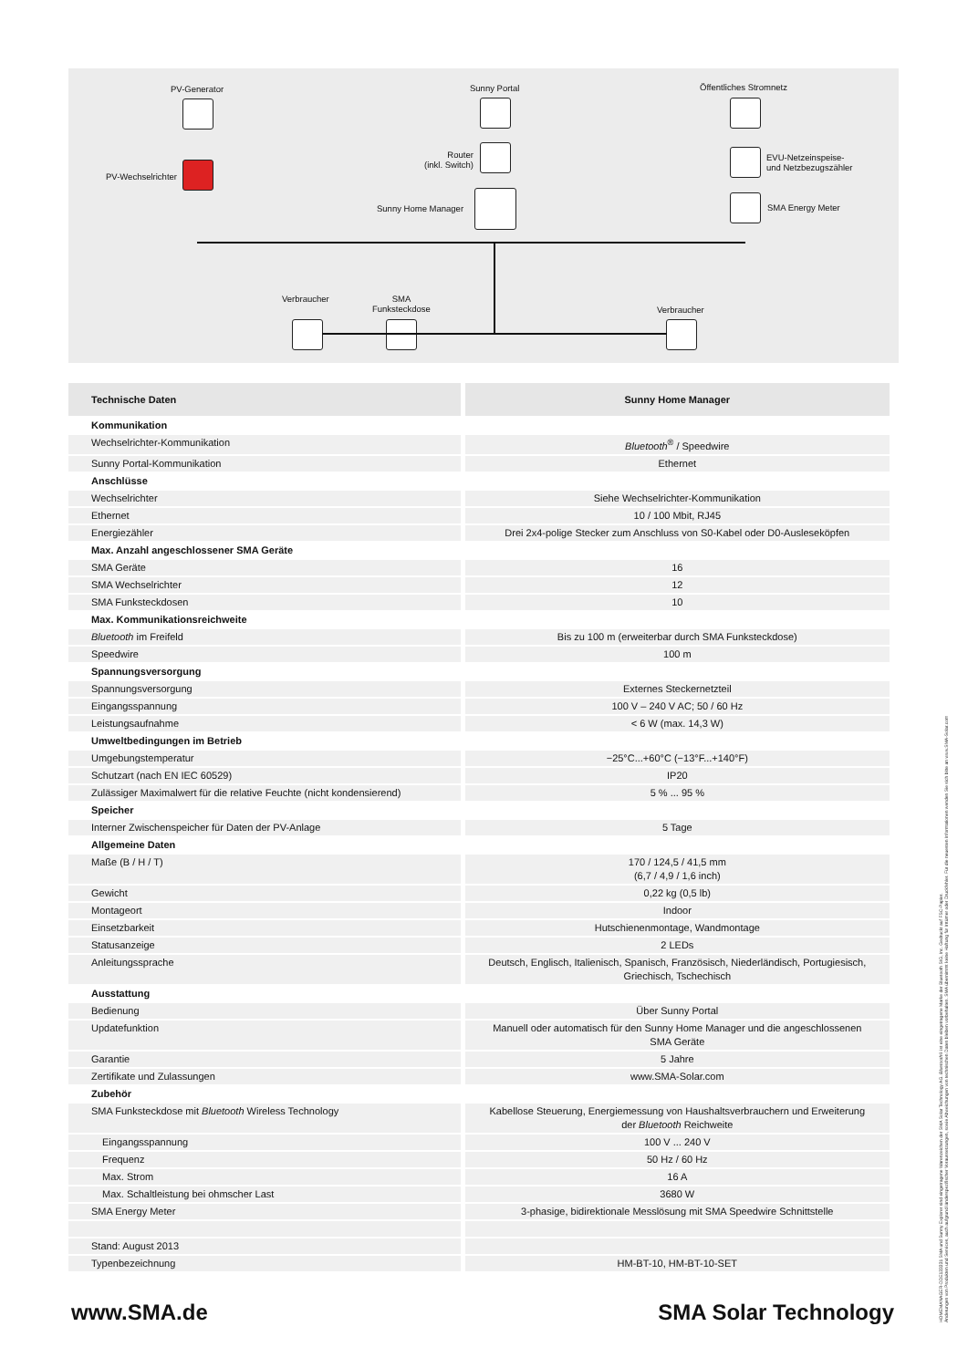PV-Generator Sunny Portal Öffentliches Stromnetz
PV-Wechselrichter
Router
(inkl. Switch)
EVU-Netzeinspeise-
und Netzbezugszähler
Sunny Home Manager SMA Energy Meter
Verbraucher
SMA
Funksteckdose
Verbraucher
| Technische Daten | Sunny Home Manager |
| --- | --- |
| Kommunikation | |
| Wechselrichter-Kommunikation | Bluetooth<sup>®</sup> / Speedwire |
| Sunny Portal-Kommunikation | Ethernet |
| Anschlüsse | |
| Wechselrichter | Siehe Wechselrichter-Kommunikation |
| Ethernet | 10 / 100 Mbit, RJ45 |
| Energiezähler | Drei 2x4-polige Stecker zum Anschluss von S0-Kabel oder D0-Ausleseköpfen |
| Max. Anzahl angeschlossener SMA Geräte | |
| SMA Geräte | 16 |
| SMA Wechselrichter | 12 |
| SMA Funksteckdosen | 10 |
| Max. Kommunikationsreichweite | |
| Bluetooth im Freifeld | Bis zu 100 m (erweiterbar durch SMA Funksteckdose) |
| Speedwire | 100 m |
| Spannungsversorgung | |
| Spannungsversorgung | Externes Steckernetzteil |
| Eingangsspannung | 100 V – 240 V AC; 50 / 60 Hz |
| Leistungsaufnahme | < 6 W (max. 14,3 W) |
| Umweltbedingungen im Betrieb | |
| Umgebungstemperatur | −25°C...+60°C (−13°F...+140°F) |
| Schutzart (nach EN IEC 60529) | IP20 |
| Zulässiger Maximalwert für die relative Feuchte (nicht kondensierend) | 5 % ... 95 % |
| Speicher | |
| Interner Zwischenspeicher für Daten der PV-Anlage | 5 Tage |
| Allgemeine Daten | |
| Maße (B / H / T) | 170 / 124,5 / 41,5 mm (6,7 / 4,9 / 1,6 inch) |
| Gewicht | 0,22 kg (0,5 lb) |
| Montageort | Indoor |
| Einsetzbarkeit | Hutschienenmontage, Wandmontage |
| Statusanzeige | 2 LEDs |
| Anleitungssprache | Deutsch, Englisch, Italienisch, Spanisch, Französisch, Niederländisch, Portugiesisch, Griechisch, Tschechisch |
| Ausstattung | |
| Bedienung | Über Sunny Portal |
| Updatefunktion | Manuell oder automatisch für den Sunny Home Manager und die angeschlossenen SMA Geräte |
| Garantie | 5 Jahre |
| Zertifikate und Zulassungen | www.SMA-Solar.com |
| Zubehör | |
| SMA Funksteckdose mit Bluetooth Wireless Technology | Kabellose Steuerung, Energiemessung von Haushaltsverbrauchern und Erweiterung der Bluetooth Reichweite |
| Eingangsspannung | 100 V ... 240 V |
| Frequenz | 50 Hz / 60 Hz |
| Max. Strom | 16 A |
| Max. Schaltleistung bei ohmscher Last | 3680 W |
| SMA Energy Meter | 3-phasige, bidirektionale Messlösung mit SMA Speedwire Schnittstelle |
| Stand: August 2013 | |
| Typenbezeichnung | HM-BT-10, HM-BT-10-SET |
www.SMA.de SMA Solar Technology
HOMEMANAGER-DDE133331 SMA und Sunny Explorer sind eingetragene Warenzeichen der SMA Solar Technology AG. Bluetooth® ist eine eingetragene Marke der Bluetooth SIG, Inc. Gedruckt auf FSC-Papier.
Änderungen von Produkten und Services, auch aufgrund länderspezifischer Voraussetzungen, sowie Abweichungen von technischen Daten bleiben vorbehalten. SMA übernimmt keine Haftung für Irrtümer oder Druckfehler. Für die neuesten Informationen wenden Sie sich bitte an www.SMA-Solar.com